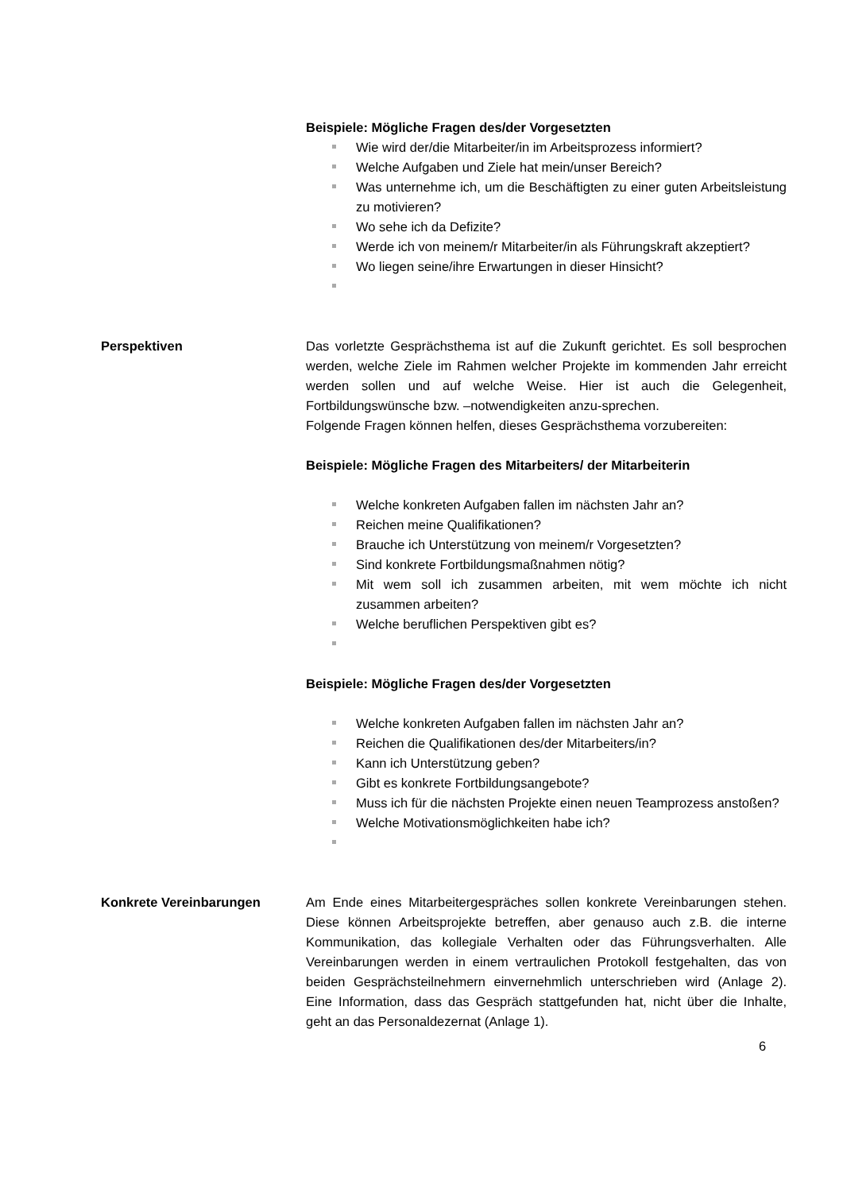Beispiele: Mögliche Fragen des/der Vorgesetzten
Wie wird der/die Mitarbeiter/in im Arbeitsprozess informiert?
Welche Aufgaben und Ziele hat mein/unser Bereich?
Was unternehme ich, um die Beschäftigten zu einer guten Arbeitsleistung zu motivieren?
Wo sehe ich da Defizite?
Werde ich von meinem/r Mitarbeiter/in als Führungskraft akzeptiert?
Wo liegen seine/ihre Erwartungen in dieser Hinsicht?
Perspektiven Das vorletzte Gesprächsthema ist auf die Zukunft gerichtet. Es soll besprochen werden, welche Ziele im Rahmen welcher Projekte im kommenden Jahr erreicht werden sollen und auf welche Weise. Hier ist auch die Gelegenheit, Fortbildungswünsche bzw. –notwendigkeiten anzu-sprechen.
Folgende Fragen können helfen, dieses Gesprächsthema vorzubereiten:
Beispiele: Mögliche Fragen des Mitarbeiters/ der Mitarbeiterin
Welche konkreten Aufgaben fallen im nächsten Jahr an?
Reichen meine Qualifikationen?
Brauche ich Unterstützung von meinem/r Vorgesetzten?
Sind konkrete Fortbildungsmaßnahmen nötig?
Mit wem soll ich zusammen arbeiten, mit wem möchte ich nicht zusammen arbeiten?
Welche beruflichen Perspektiven gibt es?
Beispiele: Mögliche Fragen des/der Vorgesetzten
Welche konkreten Aufgaben fallen im nächsten Jahr an?
Reichen die Qualifikationen des/der Mitarbeiters/in?
Kann ich Unterstützung geben?
Gibt es konkrete Fortbildungsangebote?
Muss ich für die nächsten Projekte einen neuen Teamprozess anstoßen?
Welche Motivationsmöglichkeiten habe ich?
Konkrete Vereinbarungen Am Ende eines Mitarbeitergespräches sollen konkrete Vereinbarungen stehen. Diese können Arbeitsprojekte betreffen, aber genauso auch z.B. die interne Kommunikation, das kollegiale Verhalten oder das Führungsverhalten. Alle Vereinbarungen werden in einem vertraulichen Protokoll festgehalten, das von beiden Gesprächsteilnehmern einvernehmlich unterschrieben wird (Anlage 2). Eine Information, dass das Gespräch stattgefunden hat, nicht über die Inhalte, geht an das Personaldezernat (Anlage 1).
6